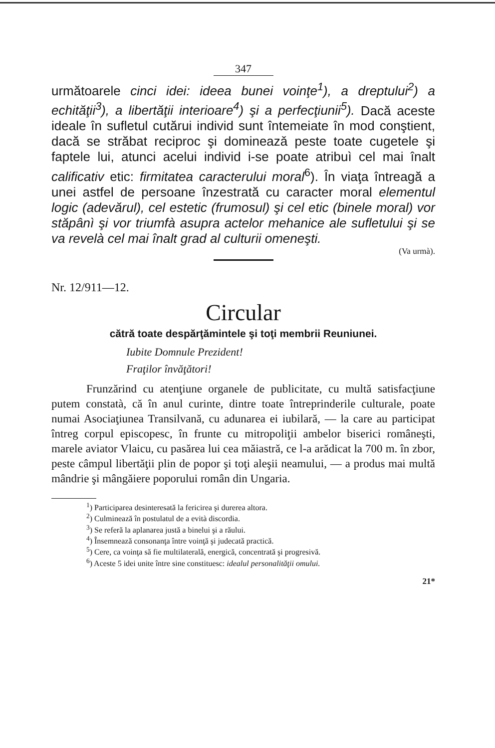347
următoarele cinci idei: ideea bunei voinţe<sup>1</sup>), a dreptului<sup>2</sup>) a echităţii<sup>3</sup>), a libertăţii interioare<sup>4</sup>) şi a perfecţiunii<sup>5</sup>). Dacă aceste ideale în sufletul cutărui individ sunt întemeiate în mod conştient, dacă se străbat reciproc şi domineazǎ peste toate cugetele şi faptele lui, atunci acelui individ i-se poate atribuì cel mai înalt calificativ etic: firmitatea caracterului moral<sup>6</sup>). În viaţa întreagă a unei astfel de persoane înzestrată cu caracter moral elementul logic (adevărul), cel estetic (frumosul) şi cel etic (binele moral) vor stăpânì şi vor triumfà asupra actelor mehanice ale sufletului şi se va revelà cel mai înalt grad al culturii omeneşti.
(Va urmà).
Nr. 12/911—12.
Circular
cătră toate despărţămintele şi toţi membrii Reuniunei.
Iubite Domnule Prezident!
Fraţilor învăţători!
Frunzărind cu atenţiune organele de publicitate, cu multă satisfacţiune putem constatà, că în anul curinte, dintre toate întreprinderile culturale, poate numai Asociaţiunea Transilvană, cu adunarea ei iubilară, — la care au participat întreg corpul episcopesc, în frunte cu mitropoliţii ambelor biserici româneşti, marele aviator Vlaicu, cu pasărea lui cea măiastră, ce l-a arădicat la 700 m. în zbor, peste câmpul libertăţii plin de popor şi toţi aleşii neamului, — a produs mai multă mândrie şi mângăiere poporului român din Ungaria.
<sup>1</sup>) Participarea desinteresată la fericirea şi durerea altora.
<sup>2</sup>) Culminează în postulatul de a evità discordia.
<sup>3</sup>) Se referă la aplanarea justă a binelui şi a răului.
<sup>4</sup>) Însemnează consonanţa între voinţă şi judecată practică.
<sup>5</sup>) Cere, ca voinţa să fie multilaterală, energică, concentrată şi progresivă.
<sup>6</sup>) Aceste 5 idei unite între sine constituesc: idealul personalităţii omului.
21*